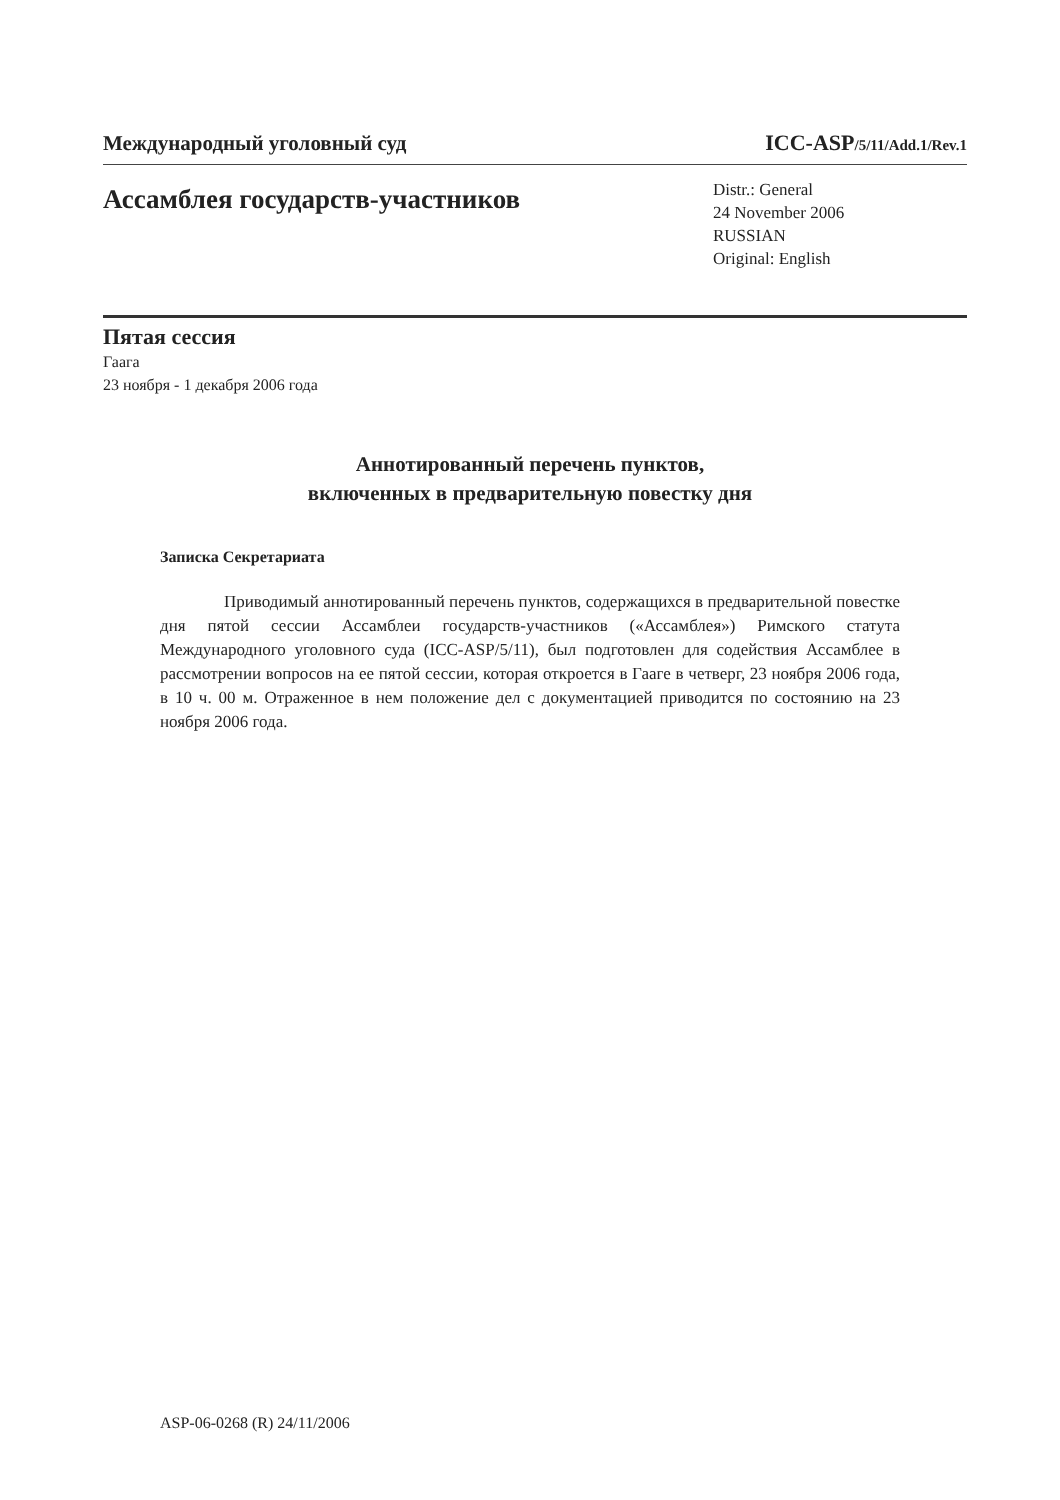Международный уголовный суд ICC-ASP/5/11/Add.1/Rev.1
Ассамблея государств-участников
Distr.: General
24 November 2006
RUSSIAN
Original: English
Пятая сессия
Гаага
23 ноября - 1 декабря 2006 года
Аннотированный перечень пунктов,
включенных в предварительную повестку дня
Записка Секретариата
Приводимый аннотированный перечень пунктов, содержащихся в предварительной повестке дня пятой сессии Ассамблеи государств-участников («Ассамблея») Римского статута Международного уголовного суда (ICC-ASP/5/11), был подготовлен для содействия Ассамблее в рассмотрении вопросов на ее пятой сессии, которая откроется в Гааге в четверг, 23 ноября 2006 года, в 10 ч. 00 м. Отраженное в нем положение дел с документацией приводится по состоянию на 23 ноября 2006 года.
ASP-06-0268 (R) 24/11/2006